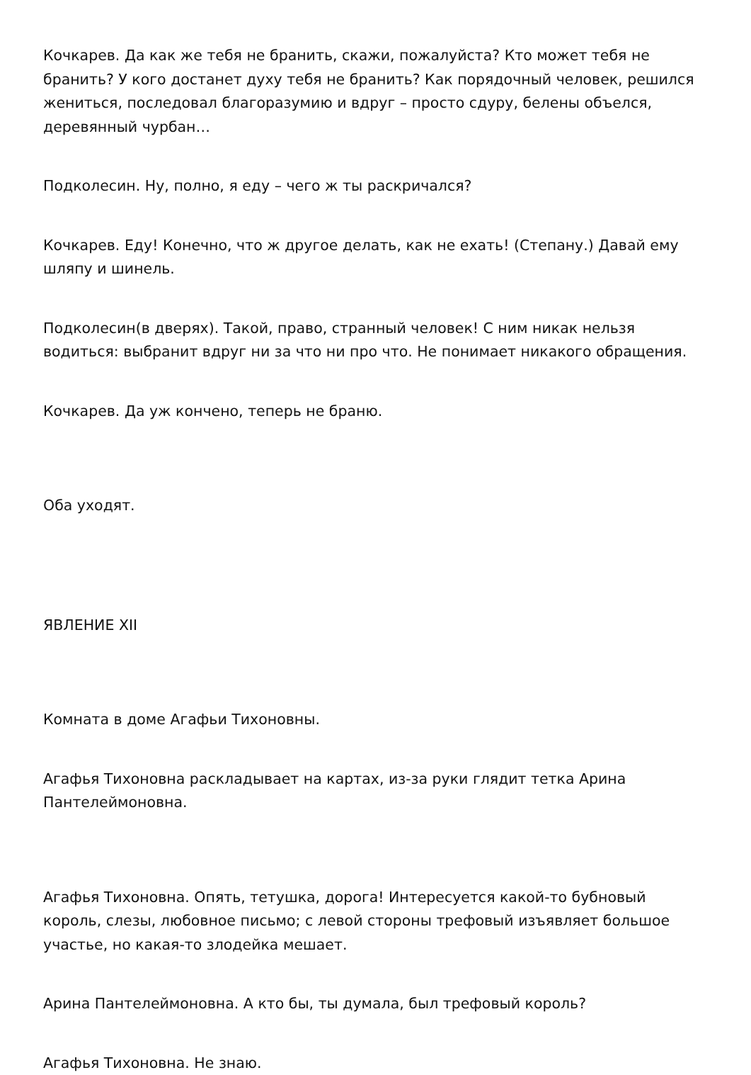Кочкарев. Да как же тебя не бранить, скажи, пожалуйста? Кто может тебя не бранить? У кого достанет духу тебя не бранить? Как порядочный человек, решился жениться, последовал благоразумию и вдруг – просто сдуру, белены объелся, деревянный чурбан…
Подколесин. Ну, полно, я еду – чего ж ты раскричался?
Кочкарев. Еду! Конечно, что ж другое делать, как не ехать! (Степану.) Давай ему шляпу и шинель.
Подколесин(в дверях). Такой, право, странный человек! С ним никак нельзя водиться: выбранит вдруг ни за что ни про что. Не понимает никакого обращения.
Кочкарев. Да уж кончено, теперь не браню.
Оба уходят.
ЯВЛЕНИЕ XII
Комната в доме Агафьи Тихоновны.
Агафья Тихоновна раскладывает на картах, из-за руки глядит тетка Арина Пантелеймоновна.
Агафья Тихоновна. Опять, тетушка, дорога! Интересуется какой-то бубновый король, слезы, любовное письмо; с левой стороны трефовый изъявляет большое участье, но какая-то злодейка мешает.
Арина Пантелеймоновна. А кто бы, ты думала, был трефовый король?
Агафья Тихоновна. Не знаю.